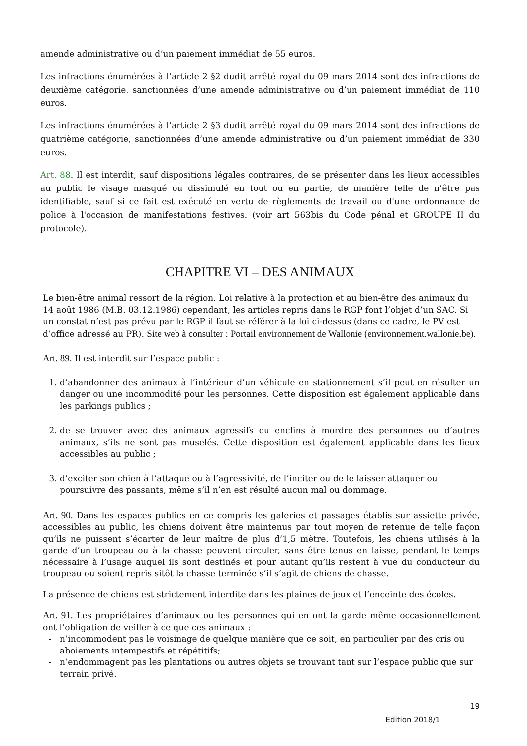amende administrative ou d’un paiement immédiat de 55 euros.
Les infractions énumérées à l’article 2 §2 dudit arrêté royal du 09 mars 2014 sont des infractions de deuxième catégorie, sanctionnées d’une amende administrative ou d’un paiement immédiat de 110 euros.
Les infractions énumérées à l’article 2 §3 dudit arrêté royal du 09 mars 2014 sont des infractions de quatrième catégorie, sanctionnées d’une amende administrative ou d’un paiement immédiat de 330 euros.
Art. 88. Il est interdit, sauf dispositions légales contraires, de se présenter dans les lieux accessibles au public le visage masqué ou dissimulé en tout ou en partie, de manière telle de n’être pas identifiable, sauf si ce fait est exécuté en vertu de règlements de travail ou d'une ordonnance de police à l'occasion de manifestations festives. (voir art 563bis du Code pénal et GROUPE II du protocole).
CHAPITRE VI – DES ANIMAUX
Le bien-être animal ressort de la région. Loi relative à la protection et au bien-être des animaux du 14 août 1986 (M.B. 03.12.1986) cependant, les articles repris dans le RGP font l’objet d’un SAC. Si un constat n’est pas prévu par le RGP il faut se référer à la loi ci-dessus (dans ce cadre, le PV est d’office adressé au PR). Site web à consulter : Portail environnement de Wallonie (environnement.wallonie.be).
Art. 89. Il est interdit sur l’espace public :
1. d’abandonner des animaux à l’intérieur d’un véhicule en stationnement s’il peut en résulter un danger ou une incommodité pour les personnes. Cette disposition est également applicable dans les parkings publics ;
2. de se trouver avec des animaux agressifs ou enclins à mordre des personnes ou d’autres animaux, s’ils ne sont pas muselés. Cette disposition est également applicable dans les lieux accessibles au public ;
3. d’exciter son chien à l’attaque ou à l’agressivité, de l’inciter ou de le laisser attaquer ou poursuivre des passants, même s’il n’en est résulté aucun mal ou dommage.
Art. 90. Dans les espaces publics en ce compris les galeries et passages établis sur assiette privée, accessibles au public, les chiens doivent être maintenus par tout moyen de retenue de telle façon qu’ils ne puissent s’écarter de leur maître de plus d’1,5 mètre. Toutefois, les chiens utilisés à la garde d’un troupeau ou à la chasse peuvent circuler, sans être tenus en laisse, pendant le temps nécessaire à l’usage auquel ils sont destinés et pour autant qu’ils restent à vue du conducteur du troupeau ou soient repris sitôt la chasse terminée s’il s’agit de chiens de chasse.
La présence de chiens est strictement interdite dans les plaines de jeux et l’enceinte des écoles.
Art. 91. Les propriétaires d’animaux ou les personnes qui en ont la garde même occasionnellement ont l’obligation de veiller à ce que ces animaux :
n’incommodent pas le voisinage de quelque manière que ce soit, en particulier par des cris ou aboiements intempestifs et répétitifs;
n’endommagent pas les plantations ou autres objets se trouvant tant sur l’espace public que sur terrain privé.
19
Edition 2018/1